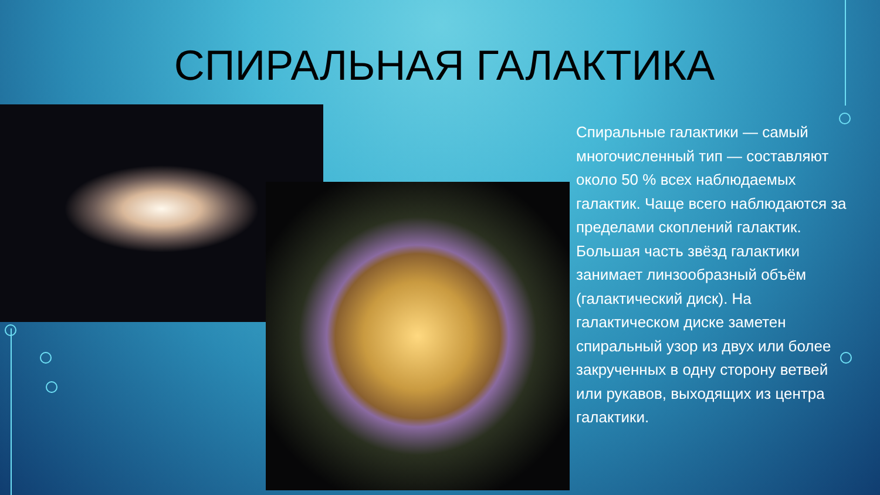СПИРАЛЬНАЯ ГАЛАКТИКА
Спиральные галактики — самый многочисленный тип — составляют около 50 % всех наблюдаемых галактик. Чаще всего наблюдаются за пределами скоплений галактик. Большая часть звёзд галактики занимает линзообразный объём (галактический диск). На галактическом диске заметен спиральный узор из двух или более закрученных в одну сторону ветвей или рукавов, выходящих из центра галактики.